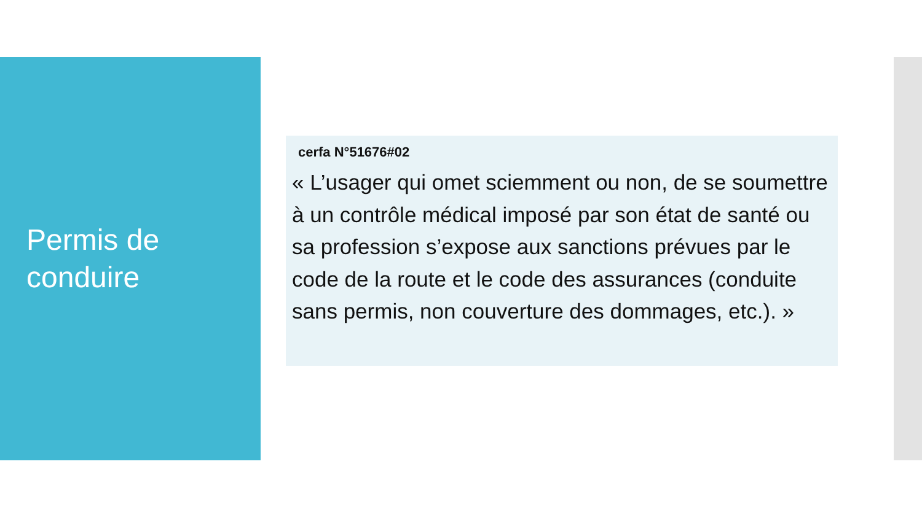Permis de
conduire
cerfa N°51676#02
« L’usager qui omet sciemment ou non, de se soumettre à un contrôle médical imposé par son état de santé ou sa profession s’expose aux sanctions prévues par le code de la route et le code des assurances (conduite sans permis, non couverture des dommages, etc.). »